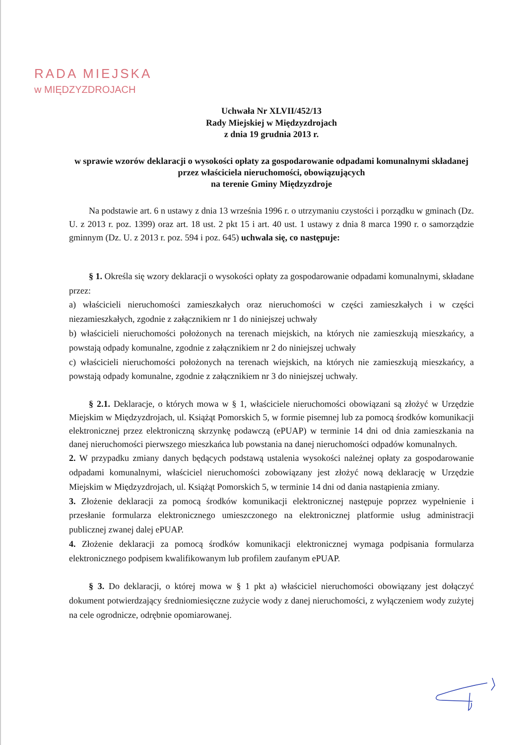RADA MIEJSKA
w MIĘDZYZDROJACH
Uchwała Nr XLVII/452/13
Rady Miejskiej w Międzyzdrojach
z dnia 19 grudnia 2013 r.
w sprawie wzorów deklaracji o wysokości opłaty za gospodarowanie odpadami komunalnymi składanej przez właściciela nieruchomości, obowiązujących
na terenie Gminy Międzyzdroje
Na podstawie art. 6 n ustawy z dnia 13 września 1996 r. o utrzymaniu czystości i porządku w gminach (Dz. U. z 2013 r. poz. 1399) oraz art. 18 ust. 2 pkt 15 i art. 40 ust. 1 ustawy z dnia 8 marca 1990 r. o samorządzie gminnym (Dz. U. z 2013 r. poz. 594 i poz. 645) uchwala się, co następuje:
§ 1. Określa się wzory deklaracji o wysokości opłaty za gospodarowanie odpadami komunalnymi, składane przez:
a) właścicieli nieruchomości zamieszkałych oraz nieruchomości w części zamieszkałych i w części niezamieszkałych, zgodnie z załącznikiem nr 1 do niniejszej uchwały
b) właścicieli nieruchomości położonych na terenach miejskich, na których nie zamieszkują mieszkańcy, a powstają odpady komunalne, zgodnie z załącznikiem nr 2 do niniejszej uchwały
c) właścicieli nieruchomości położonych na terenach wiejskich, na których nie zamieszkują mieszkańcy, a powstają odpady komunalne, zgodnie z załącznikiem nr 3 do niniejszej uchwały.
§ 2.1. Deklaracje, o których mowa w § 1, właściciele nieruchomości obowiązani są złożyć w Urzędzie Miejskim w Międzyzdrojach, ul. Książąt Pomorskich 5, w formie pisemnej lub za pomocą środków komunikacji elektronicznej przez elektroniczną skrzynkę podawczą (ePUAP) w terminie 14 dni od dnia zamieszkania na danej nieruchomości pierwszego mieszkańca lub powstania na danej nieruchomości odpadów komunalnych.
2. W przypadku zmiany danych będących podstawą ustalenia wysokości należnej opłaty za gospodarowanie odpadami komunalnymi, właściciel nieruchomości zobowiązany jest złożyć nową deklarację w Urzędzie Miejskim w Międzyzdrojach, ul. Książąt Pomorskich 5, w terminie 14 dni od dania nastąpienia zmiany.
3. Złożenie deklaracji za pomocą środków komunikacji elektronicznej następuje poprzez wypełnienie i przesłanie formularza elektronicznego umieszczonego na elektronicznej platformie usług administracji publicznej zwanej dalej ePUAP.
4. Złożenie deklaracji za pomocą środków komunikacji elektronicznej wymaga podpisania formularza elektronicznego podpisem kwalifikowanym lub profilem zaufanym ePUAP.
§ 3. Do deklaracji, o której mowa w § 1 pkt a) właściciel nieruchomości obowiązany jest dołączyć dokument potwierdzający średniomiesięczne zużycie wody z danej nieruchomości, z wyłączeniem wody zużytej na cele ogrodnicze, odrębnie opomiarowanej.